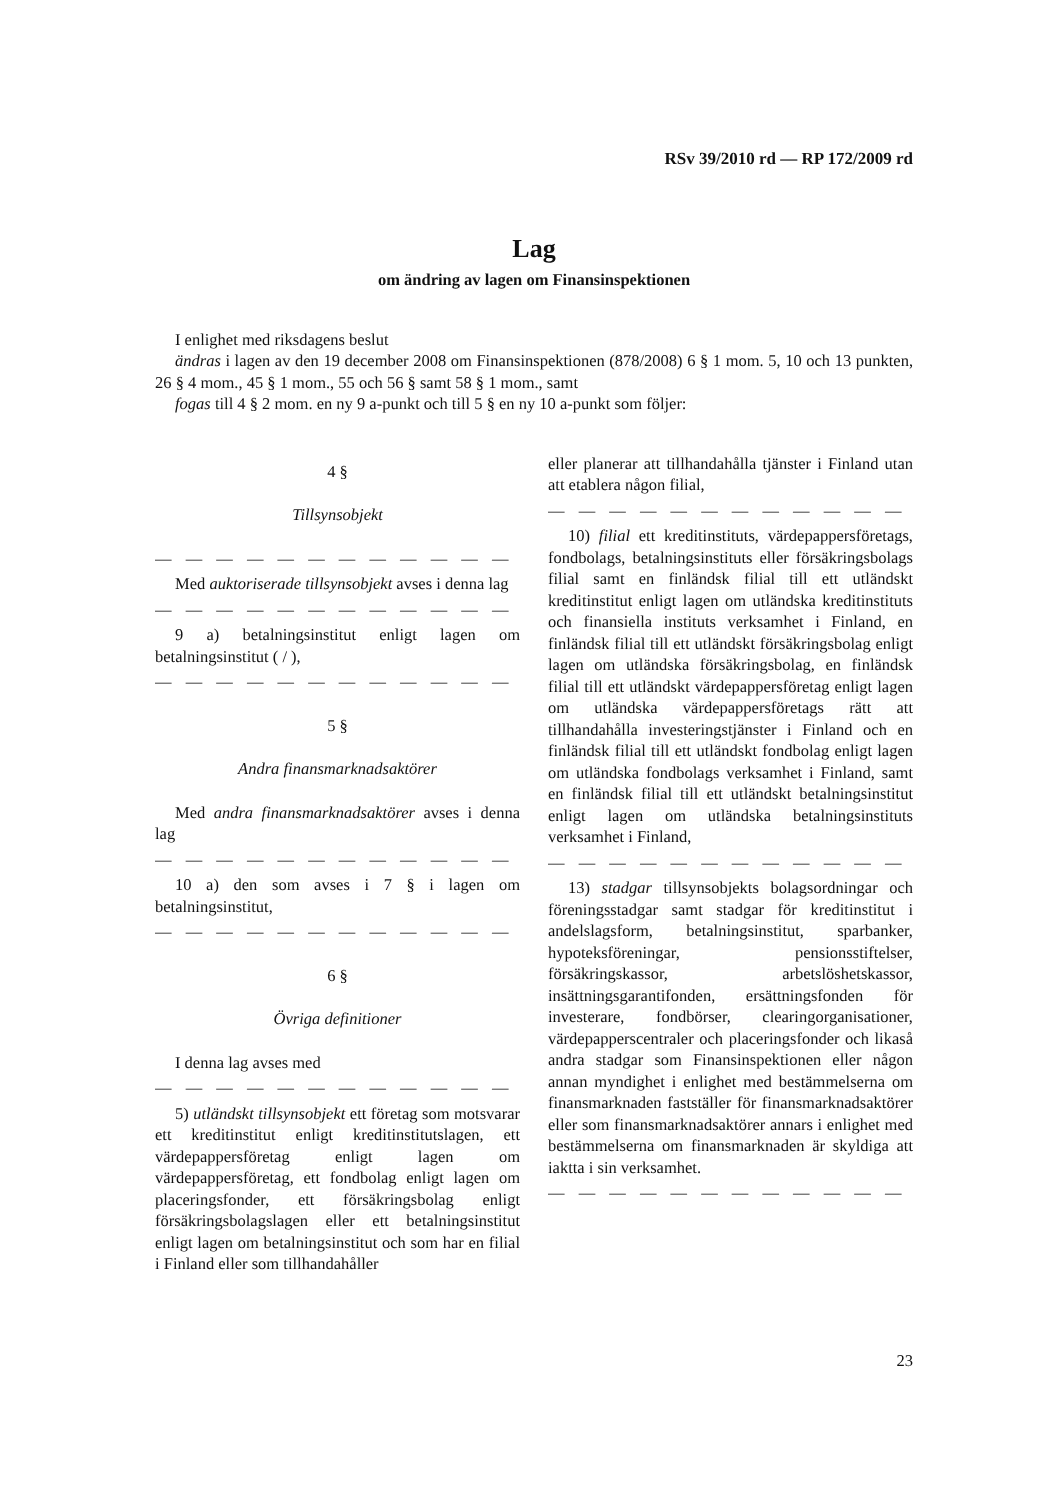RSv 39/2010 rd — RP 172/2009 rd
Lag
om ändring av lagen om Finansinspektionen
I enlighet med riksdagens beslut
ändras i lagen av den 19 december 2008 om Finansinspektionen (878/2008) 6 § 1 mom. 5, 10 och 13 punkten, 26 § 4 mom., 45 § 1 mom., 55 och 56 § samt 58 § 1 mom., samt
fogas till 4 § 2 mom. en ny 9 a-punkt och till 5 § en ny 10 a-punkt som följer:
4 §
Tillsynsobjekt
— — — — — — — — — — — — — — —
Med auktoriserade tillsynsobjekt avses i denna lag
— — — — — — — — — — — — — — —
9 a) betalningsinstitut enligt lagen om betalningsinstitut ( / ),
— — — — — — — — — — — — — — —
5 §
Andra finansmarknadsaktörer
Med andra finansmarknadsaktörer avses i denna lag
— — — — — — — — — — — — — — —
10 a) den som avses i 7 § i lagen om betalningsinstitut,
— — — — — — — — — — — — — — —
6 §
Övriga definitioner
I denna lag avses med
— — — — — — — — — — — — — — —
5) utländskt tillsynsobjekt ett företag som motsvarar ett kreditinstitut enligt kreditinstitutslagen, ett värdepappersföretag enligt lagen om värdepappersföretag, ett fondbolag enligt lagen om placeringsfonder, ett försäkringsbolag enligt försäkringsbolagslagen eller ett betalningsinstitut enligt lagen om betalningsinstitut och som har en filial i Finland eller som tillhandahåller
eller planerar att tillhandahålla tjänster i Finland utan att etablera någon filial,
— — — — — — — — — — — — — — —
10) filial ett kreditinstituts, värdepappersföretags, fondbolags, betalningsinstituts eller försäkringsbolags filial samt en finländsk filial till ett utländskt kreditinstitut enligt lagen om utländska kreditinstituts och finansiella instituts verksamhet i Finland, en finländsk filial till ett utländskt försäkringsbolag enligt lagen om utländska försäkringsbolag, en finländsk filial till ett utländskt värdepappersföretag enligt lagen om utländska värdepappersföretags rätt att tillhandahålla investeringstjänster i Finland och en finländsk filial till ett utländskt fondbolag enligt lagen om utländska fondbolags verksamhet i Finland, samt en finländsk filial till ett utländskt betalningsinstitut enligt lagen om utländska betalningsinstituts verksamhet i Finland,
— — — — — — — — — — — — — — —
13) stadgar tillsynsobjekts bolagsordningar och föreningsstadgar samt stadgar för kreditinstitut i andelslagsform, betalningsinstitut, sparbanker, hypoteksföreningar, pensionsstiftelser, försäkringskassor, arbetslöshetskassor, insättningsgarantifonden, ersättningsfonden för investerare, fondbörser, clearingorganisationer, värdepapperscentraler och placeringsfonder och likaså andra stadgar som Finansinspektionen eller någon annan myndighet i enlighet med bestämmelserna om finansmarknaden fastställer för finansmarknadsaktörer eller som finansmarknadsaktörer annars i enlighet med bestämmelserna om finansmarknaden är skyldiga att iaktta i sin verksamhet.
— — — — — — — — — — — — — — —
23